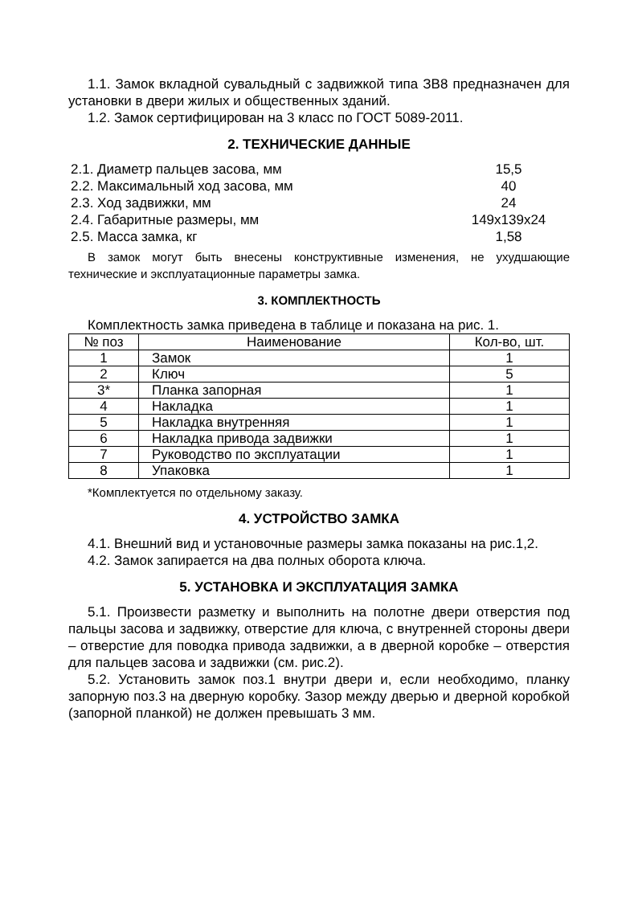1.1. Замок вкладной сувальдный с задвижкой типа ЗВ8 предназначен для установки в двери жилых и общественных зданий.
1.2. Замок сертифицирован на 3 класс по ГОСТ 5089-2011.
2. ТЕХНИЧЕСКИЕ ДАННЫЕ
2.1. Диаметр пальцев засова, мм 15,5
2.2. Максимальный ход засова, мм 40
2.3. Ход задвижки, мм 24
2.4. Габаритные размеры, мм 149х139х24
2.5. Масса замка, кг 1,58
В замок могут быть внесены конструктивные изменения, не ухудшающие технические и эксплуатационные параметры замка.
3. КОМПЛЕКТНОСТЬ
Комплектность замка приведена в таблице и показана на рис. 1.
| № поз | Наименование | Кол-во, шт. |
| --- | --- | --- |
| 1 | Замок | 1 |
| 2 | Ключ | 5 |
| 3* | Планка запорная | 1 |
| 4 | Накладка | 1 |
| 5 | Накладка внутренняя | 1 |
| 6 | Накладка привода задвижки | 1 |
| 7 | Руководство по эксплуатации | 1 |
| 8 | Упаковка | 1 |
*Комплектуется по отдельному заказу.
4. УСТРОЙСТВО ЗАМКА
4.1. Внешний вид и установочные размеры замка показаны на рис.1,2.
4.2. Замок запирается на два полных оборота ключа.
5. УСТАНОВКА И ЭКСПЛУАТАЦИЯ ЗАМКА
5.1. Произвести разметку и выполнить на полотне двери отверстия под пальцы засова и задвижку, отверстие для ключа, с внутренней стороны двери – отверстие для поводка привода задвижки, а в дверной коробке – отверстия для пальцев засова и задвижки (см. рис.2).
5.2. Установить замок поз.1 внутри двери и, если необходимо, планку запорную поз.3 на дверную коробку. Зазор между дверью и дверной коробкой (запорной планкой) не должен превышать 3 мм.